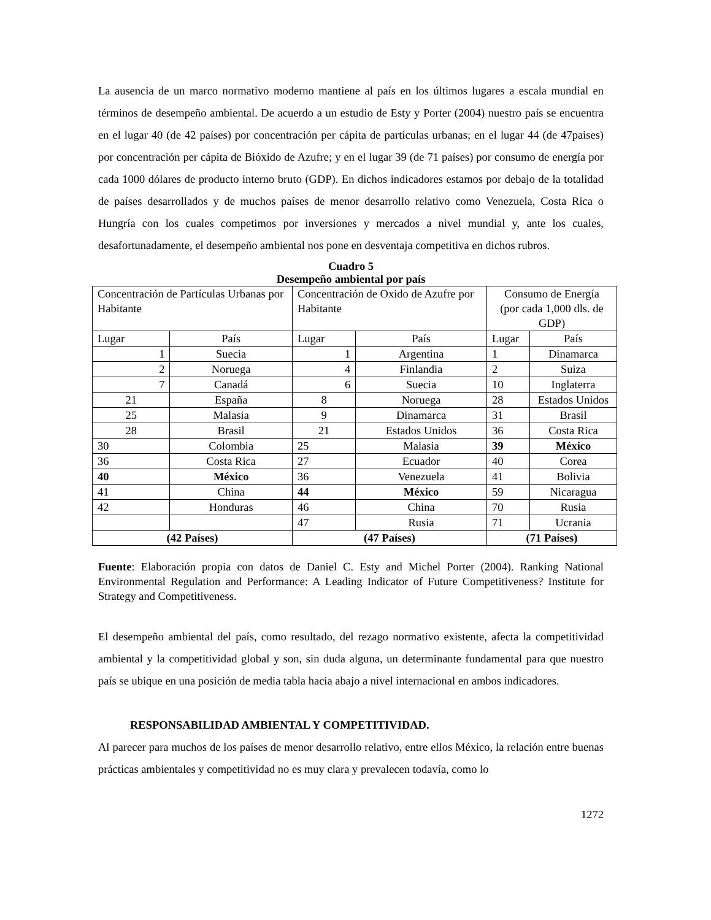La ausencia de un marco normativo moderno mantiene al país en los últimos lugares a escala mundial en términos de desempeño ambiental. De acuerdo a un estudio de Esty y Porter (2004) nuestro país se encuentra en el lugar 40 (de 42 países) por concentración per cápita de partículas urbanas; en el lugar 44 (de 47paises) por concentración per cápita de Bióxido de Azufre; y en el lugar 39 (de 71 países) por consumo de energía por cada 1000 dólares de producto interno bruto (GDP). En dichos indicadores estamos por debajo de la totalidad de países desarrollados y de muchos países de menor desarrollo relativo como Venezuela, Costa Rica o Hungría con los cuales competimos por inversiones y mercados a nivel mundial y, ante los cuales, desafortunadamente, el desempeño ambiental nos pone en desventaja competitiva en dichos rubros.
Cuadro 5
Desempeño ambiental por país
| Concentración de Partículas Urbanas por Habitante | | Concentración de Oxido de Azufre por Habitante | | Consumo de Energía (por cada 1,000 dls. de GDP) | |
| Lugar | País | Lugar | País | Lugar | País |
| 1 | Suecia | 1 | Argentina | 1 | Dinamarca |
| 2 | Noruega | 4 | Finlandia | 2 | Suiza |
| 7 | Canadá | 6 | Suecia | 10 | Inglaterra |
| 21 | España | 8 | Noruega | 28 | Estados Unidos |
| 25 | Malasia | 9 | Dinamarca | 31 | Brasil |
| 28 | Brasil | 21 | Estados Unidos | 36 | Costa Rica |
| 30 | Colombia | 25 | Malasia | 39 | México |
| 36 | Costa Rica | 27 | Ecuador | 40 | Corea |
| 40 | México | 36 | Venezuela | 41 | Bolivia |
| 41 | China | 44 | México | 59 | Nicaragua |
| 42 | Honduras | 46 | China | 70 | Rusia |
| | | 47 | Rusia | 71 | Ucrania |
| (42 Países) | | (47 Países) | | (71 Países) | |
Fuente: Elaboración propia con datos de Daniel C. Esty and Michel Porter (2004). Ranking National Environmental Regulation and Performance: A Leading Indicator of Future Competitiveness? Institute for Strategy and Competitiveness.
El desempeño ambiental del país, como resultado, del rezago normativo existente, afecta la competitividad ambiental y la competitividad global y son, sin duda alguna, un determinante fundamental para que nuestro país se ubique en una posición de media tabla hacia abajo a nivel internacional en ambos indicadores.
RESPONSABILIDAD AMBIENTAL Y COMPETITIVIDAD.
Al parecer para muchos de los países de menor desarrollo relativo, entre ellos México, la relación entre buenas prácticas ambientales y competitividad no es muy clara y prevalecen todavía, como lo
1272